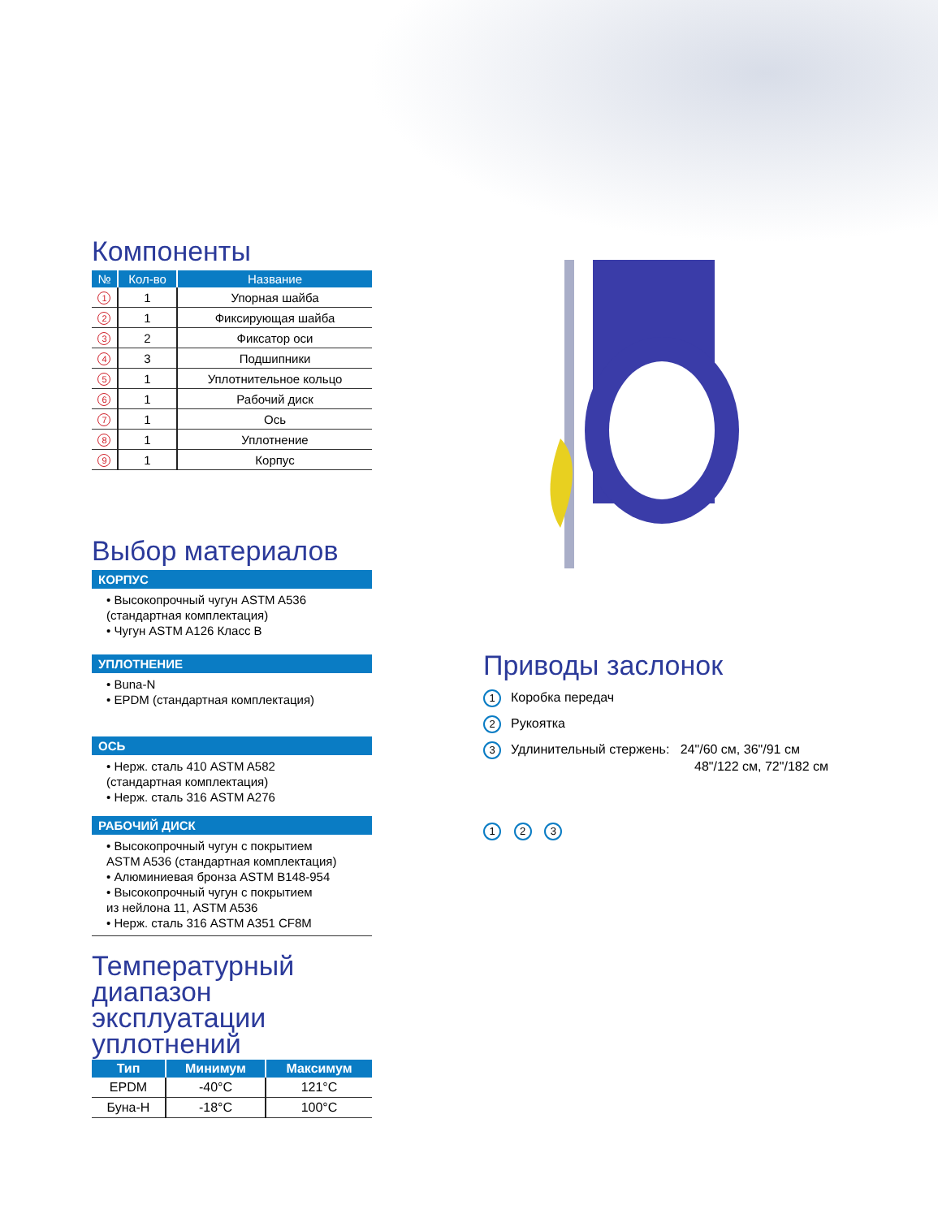Компоненты
| № | Кол-во | Название |
| --- | --- | --- |
| 1 | 1 | Упорная шайба |
| 2 | 1 | Фиксирующая шайба |
| 3 | 2 | Фиксатор оси |
| 4 | 3 | Подшипники |
| 5 | 1 | Уплотнительное кольцо |
| 6 | 1 | Рабочий диск |
| 7 | 1 | Ось |
| 8 | 1 | Уплотнение |
| 9 | 1 | Корпус |
Выбор материалов
КОРПУС
• Высокопрочный чугун ASTM A536
(стандартная комплектация)
• Чугун ASTM A126 Класс B
УПЛОТНЕНИЕ
• Buna-N
• EPDM (стандартная комплектация)
ОСЬ
• Нерж. сталь 410 ASTM A582
(стандартная комплектация)
• Нерж. сталь 316 ASTM A276
РАБОЧИЙ ДИСК
• Высокопрочный чугун с покрытием
ASTM A536 (стандартная комплектация)
• Алюминиевая бронза ASTM B148-954
• Высокопрочный чугун с покрытием
из нейлона 11, ASTM A536
• Нерж. сталь 316 ASTM A351 CF8M
Температурный диапазон эксплуатации уплотнений
| Тип | Минимум | Максимум |
| --- | --- | --- |
| EPDM | -40°C | 121°C |
| Буна-Н | -18°C | 100°C |
Приводы заслонок
1 Коробка передач
2 Рукоятка
3 Удлинительный стержень: 24"/60 см, 36"/91 см
48"/122 см, 72"/182 см
1 2 3